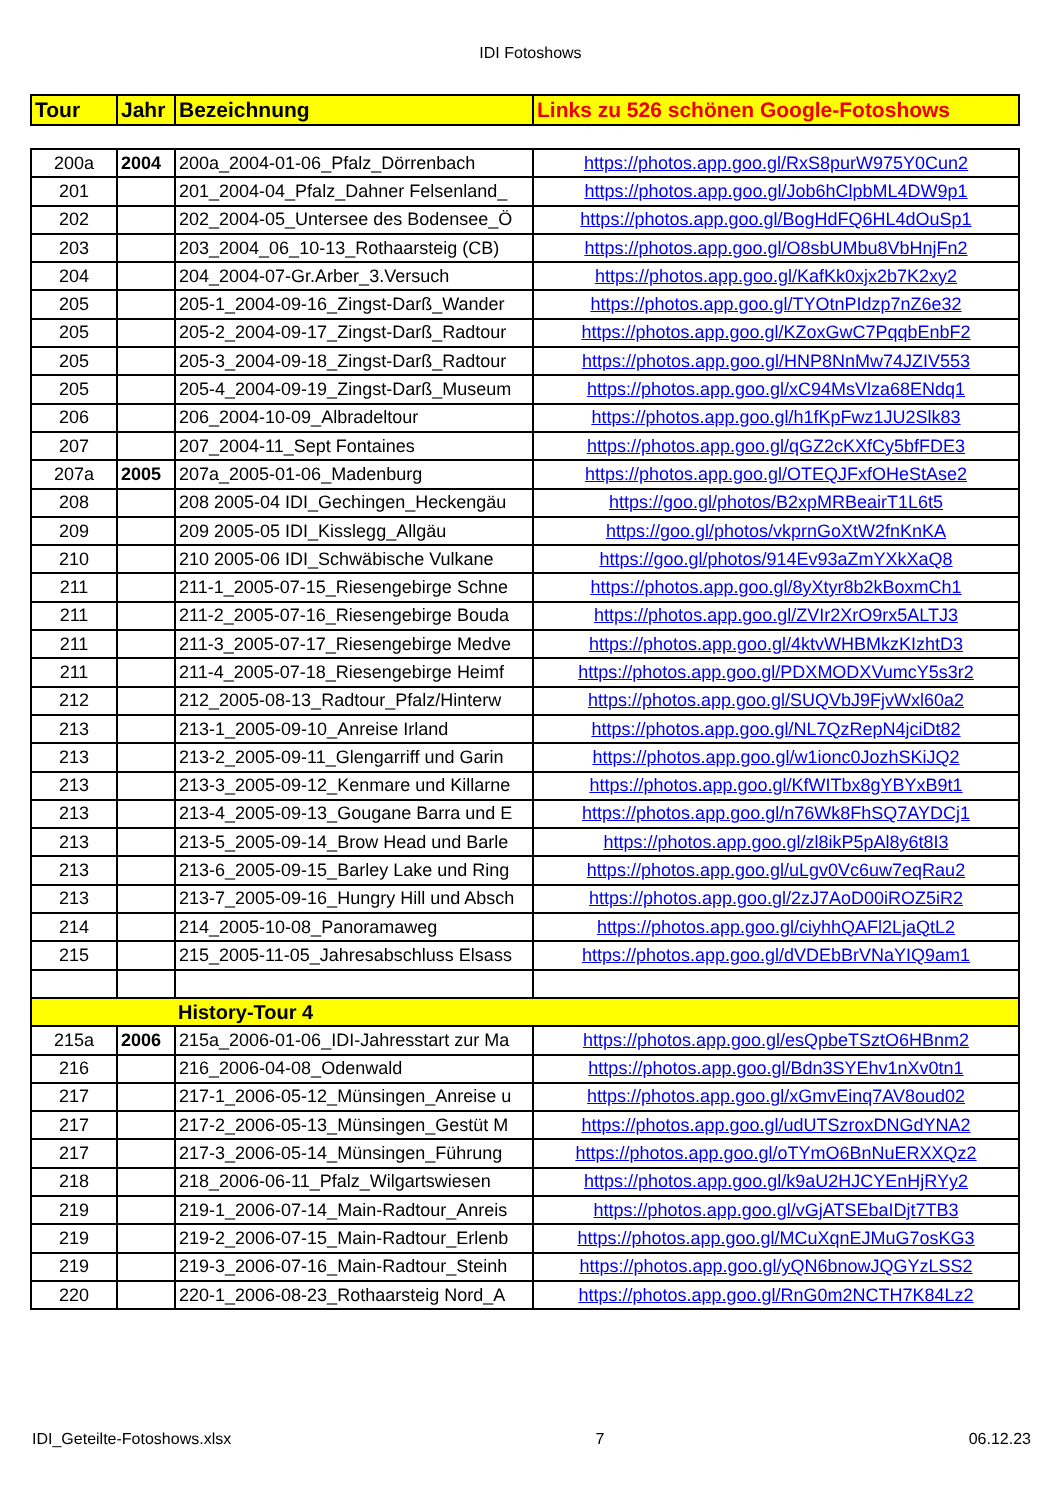IDI Fotoshows
| Tour | Jahr | Bezeichnung | Links zu 526 schönen Google-Fotoshows |
| --- | --- | --- | --- |
| 200a | 2004 | 200a_2004-01-06_Pfalz_Dörrenbach | https://photos.app.goo.gl/RxS8purW975Y0Cun2 |
| 201 | | 201_2004-04_Pfalz_Dahner Felsenland_ | https://photos.app.goo.gl/Job6hClpbML4DW9p1 |
| 202 | | 202_2004-05_Untersee des Bodensee_Ö | https://photos.app.goo.gl/BogHdFQ6HL4dOuSp1 |
| 203 | | 203_2004_06_10-13_Rothaarsteig (CB) | https://photos.app.goo.gl/O8sbUMbu8VbHnjFn2 |
| 204 | | 204_2004-07-Gr.Arber_3.Versuch | https://photos.app.goo.gl/KafKk0xjx2b7K2xy2 |
| 205 | | 205-1_2004-09-16_Zingst-Darß_Wander | https://photos.app.goo.gl/TYOtnPIdzp7nZ6e32 |
| 205 | | 205-2_2004-09-17_Zingst-Darß_Radtour | https://photos.app.goo.gl/KZoxGwC7PqqbEnbF2 |
| 205 | | 205-3_2004-09-18_Zingst-Darß_Radtour | https://photos.app.goo.gl/HNP8NnMw74JZIV553 |
| 205 | | 205-4_2004-09-19_Zingst-Darß_Museum | https://photos.app.goo.gl/xC94MsVlza68ENdq1 |
| 206 | | 206_2004-10-09_Albradeltour | https://photos.app.goo.gl/h1fKpFwz1JU2Slk83 |
| 207 | | 207_2004-11_Sept Fontaines | https://photos.app.goo.gl/qGZ2cKXfCy5bfFDE3 |
| 207a | 2005 | 207a_2005-01-06_Madenburg | https://photos.app.goo.gl/OTEQJFxfOHeStAse2 |
| 208 | | 208 2005-04 IDI_Gechingen_Heckengäu | https://goo.gl/photos/B2xpMRBeairT1L6t5 |
| 209 | | 209 2005-05 IDI_Kisslegg_Allgäu | https://goo.gl/photos/vkprnGoXtW2fnKnKA |
| 210 | | 210 2005-06 IDI_Schwäbische Vulkane | https://goo.gl/photos/914Ev93aZmYXkXaQ8 |
| 211 | | 211-1_2005-07-15_Riesengebirge Schne | https://photos.app.goo.gl/8yXtyr8b2kBoxmCh1 |
| 211 | | 211-2_2005-07-16_Riesengebirge Bouda | https://photos.app.goo.gl/ZVIr2XrO9rx5ALTJ3 |
| 211 | | 211-3_2005-07-17_Riesengebirge Medve | https://photos.app.goo.gl/4ktvWHBMkzKIzhtD3 |
| 211 | | 211-4_2005-07-18_Riesengebirge Heimf | https://photos.app.goo.gl/PDXMODXVumcY5s3r2 |
| 212 | | 212_2005-08-13_Radtour_Pfalz/Hinterw | https://photos.app.goo.gl/SUQVbJ9FjvWxl60a2 |
| 213 | | 213-1_2005-09-10_Anreise Irland | https://photos.app.goo.gl/NL7QzRepN4jciDt82 |
| 213 | | 213-2_2005-09-11_Glengarriff und Garin | https://photos.app.goo.gl/w1ionc0JozhSKiJQ2 |
| 213 | | 213-3_2005-09-12_Kenmare und Killarne | https://photos.app.goo.gl/KfWITbx8gYBYxB9t1 |
| 213 | | 213-4_2005-09-13_Gougane Barra und E | https://photos.app.goo.gl/n76Wk8FhSQ7AYDCj1 |
| 213 | | 213-5_2005-09-14_Brow Head und Barle | https://photos.app.goo.gl/zl8ikP5pAl8y6t8I3 |
| 213 | | 213-6_2005-09-15_Barley Lake und Ring | https://photos.app.goo.gl/uLgv0Vc6uw7eqRau2 |
| 213 | | 213-7_2005-09-16_Hungry Hill und Absch | https://photos.app.goo.gl/2zJ7AoD00iROZ5iR2 |
| 214 | | 214_2005-10-08_Panoramaweg | https://photos.app.goo.gl/ciyhhQAFl2LjaQtL2 |
| 215 | | 215_2005-11-05_Jahresabschluss Elsass | https://photos.app.goo.gl/dVDEbBrVNaYIQ9am1 |
| | | History-Tour 4 | |
| 215a | 2006 | 215a_2006-01-06_IDI-Jahresstart zur Ma | https://photos.app.goo.gl/esQpbeTSztO6HBnm2 |
| 216 | | 216_2006-04-08_Odenwald | https://photos.app.goo.gl/Bdn3SYEhv1nXv0tn1 |
| 217 | | 217-1_2006-05-12_Münsingen_Anreise u | https://photos.app.goo.gl/xGmvEinq7AV8oud02 |
| 217 | | 217-2_2006-05-13_Münsingen_Gestüt M | https://photos.app.goo.gl/udUTSzroxDNGdYNA2 |
| 217 | | 217-3_2006-05-14_Münsingen_Führung | https://photos.app.goo.gl/oTYmO6BnNuERXXQz2 |
| 218 | | 218_2006-06-11_Pfalz_Wilgartswiesen | https://photos.app.goo.gl/k9aU2HJCYEnHjRYy2 |
| 219 | | 219-1_2006-07-14_Main-Radtour_Anreis | https://photos.app.goo.gl/vGjATSEbaIDjt7TB3 |
| 219 | | 219-2_2006-07-15_Main-Radtour_Erlenb | https://photos.app.goo.gl/MCuXqnEJMuG7osKG3 |
| 219 | | 219-3_2006-07-16_Main-Radtour_Steinh | https://photos.app.goo.gl/yQN6bnowJQGYzLSS2 |
| 220 | | 220-1_2006-08-23_Rothaarsteig Nord_A | https://photos.app.goo.gl/RnG0m2NCTH7K84Lz2 |
IDI_Geteilte-Fotoshows.xlsx 7 06.12.23